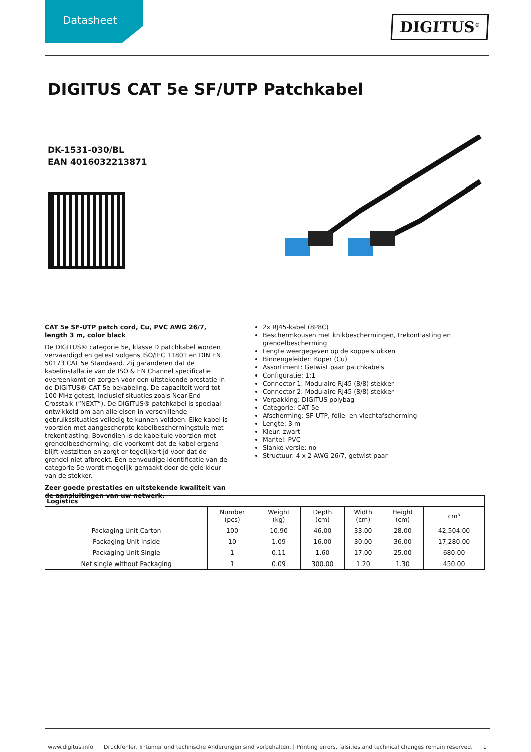Datasheet
DIGITUS<sup>®</sup>
DIGITUS CAT 5e SF/UTP Patchkabel
DK-1531-030/BL
EAN 4016032213871
CAT 5e SF-UTP patch cord, Cu, PVC AWG 26/7, length 3 m, color black
De DIGITUS® categorie 5e, klasse D patchkabel worden vervaardigd en getest volgens ISO/IEC 11801 en DIN EN 50173 CAT 5e Standaard. Zij garanderen dat de kabelinstallatie van de ISO & EN Channel specificatie overeenkomt en zorgen voor een uitstekende prestatie in de DIGITUS® CAT 5e bekabeling. De capaciteit werd tot 100 MHz getest, inclusief situaties zoals Near-End Crosstalk (“NEXT”). De DIGITUS® patchkabel is speciaal ontwikkeld om aan alle eisen in verschillende gebruikssituaties volledig te kunnen voldoen. Elke kabel is voorzien met aangescherpte kabelbeschermingstule met trekontlasting. Bovendien is de kabeltule voorzien met grendelbescherming, die voorkomt dat de kabel ergens blijft vastzitten en zorgt er tegelijkertijd voor dat de grendel niet afbreekt. Een eenvoudige identificatie van de categorie 5e wordt mogelijk gemaakt door de gele kleur van de stekker.
Zeer goede prestaties en uitstekende kwaliteit van de aansluitingen van uw netwerk.
2x RJ45-kabel (8P8C)
Beschermkousen met knikbeschermingen, trekontlasting en grendelbescherming
Lengte weergegeven op de koppelstukken
Binnengeleider: Koper (Cu)
Assortiment: Getwist paar patchkabels
Configuratie: 1:1
Connector 1: Modulaire RJ45 (8/8) stekker
Connector 2: Modulaire RJ45 (8/8) stekker
Verpakking: DIGITUS polybag
Categorie: CAT 5e
Afscherming: SF-UTP, folie- en vlechtafscherming
Lengte: 3 m
Kleur: zwart
Mantel: PVC
Slanke versie: no
Structuur: 4 x 2 AWG 26/7, getwist paar
| Logistics | | | | | | |
| --- | --- | --- | --- | --- | --- | --- |
| | Number (pcs) | Weight (kg) | Depth (cm) | Width (cm) | Height (cm) | cm³ |
| Packaging Unit Carton | 100 | 10.90 | 46.00 | 33.00 | 28.00 | 42,504.00 |
| Packaging Unit Inside | 10 | 1.09 | 16.00 | 30.00 | 36.00 | 17,280.00 |
| Packaging Unit Single | 1 | 0.11 | 1.60 | 17.00 | 25.00 | 680.00 |
| Net single without Packaging | 1 | 0.09 | 300.00 | 1.20 | 1.30 | 450.00 |
www.digitus.info Druckfehler, Irrtümer und technische Änderungen sind vorbehalten. | Printing errors, falsities and technical changes remain reserved. 1